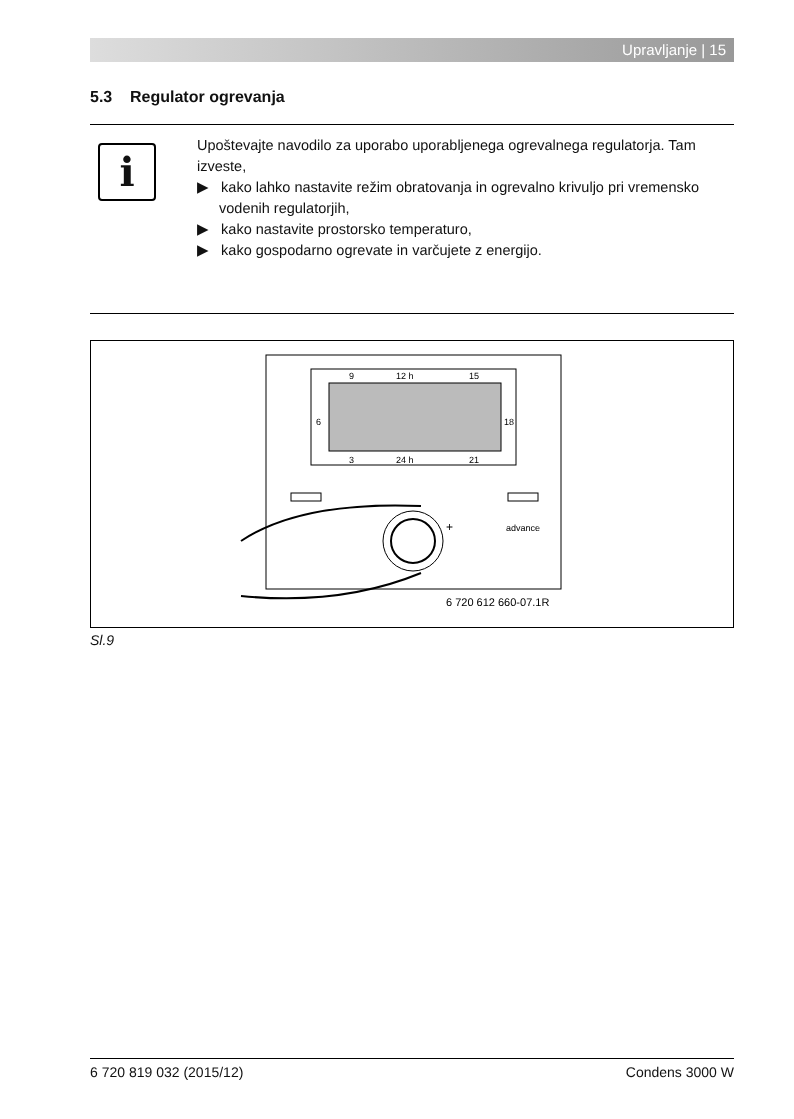Upravljanje | 15
5.3 Regulator ogrevanja
i
Upoštevajte navodilo za uporabo uporabljenega ogrevalnega regulatorja. Tam izveste,
▶ kako lahko nastavite režim obratovanja in ogrevalno krivuljo pri vremensko vodenih regulatorjih,
▶ kako nastavite prostorsko temperaturo,
▶ kako gospodarno ogrevate in varčujete z energijo.
9
12 h
15
6
18
3
24 h
21
+
advance
6 720 612 660-07.1R
Sl.9
6 720 819 032 (2015/12) Condens 3000 W